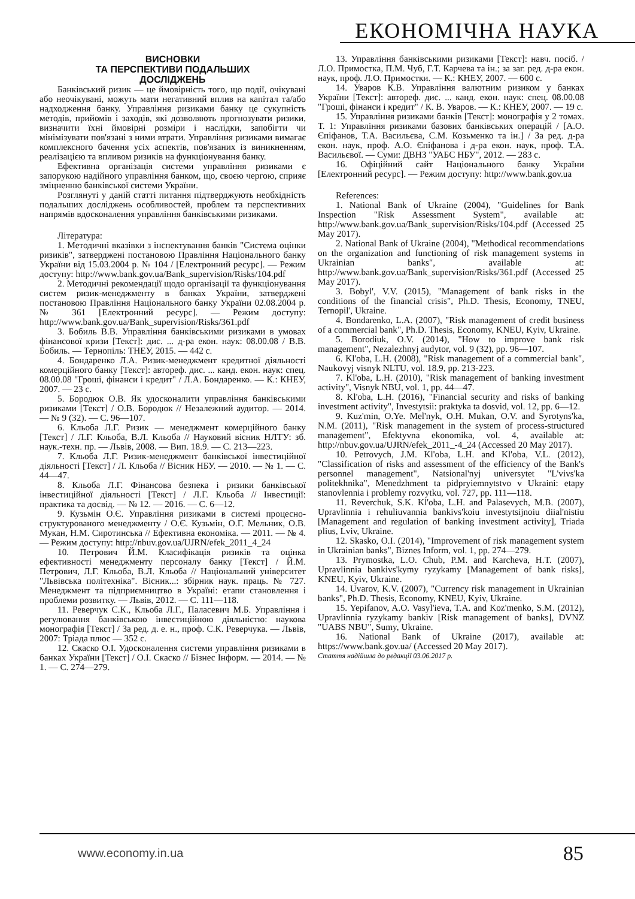ЕКОНОМІЧНА НАУКА
ВИСНОВКИ
ТА ПЕРСПЕКТИВИ ПОДАЛЬШИХ
ДОСЛІДЖЕНЬ
Банківський ризик — це ймовірність того, що події, очікувані або неочікувані, можуть мати негативний вплив на капітал та/або надходження банку. Управління ризиками банку це сукупність методів, прийомів і заходів, які дозволяють прогнозувати ризики, визначити їхні ймовірні розміри і наслідки, запобігти чи мінімізувати пов'язані з ними втрати. Управління ризиками вимагає комплексного бачення усіх аспектів, пов'язаних із виникненням, реалізацією та впливом ризиків на функціонування банку.
Ефективна організація системи управління ризиками є запорукою надійного управління банком, що, своєю чергою, сприяє зміцненню банківської системи України.
Розглянуті у даній статті питання підтверджують необхідність подальших досліджень особливостей, проблем та перспективних напрямів вдосконалення управління банківськими ризиками.
Література:
1. Методичні вказівки з інспектування банків "Система оцінки ризиків", затверджені постановою Правління Національного банку України від 15.03.2004 р. № 104 / [Електронний ресурс]. — Режим доступу: http://www.bank.gov.ua/Bank_supervision/Risks/104.pdf
2. Методичні рекомендації щодо організації та функціонування систем ризик-менеджменту в банках України, затверджені постановою Правління Національного банку України 02.08.2004 р. № 361 [Електронний ресурс]. — Режим доступу: http://www.bank.gov.ua/Bank_supervision/Risks/361.pdf
3. Бобиль В.В. Управління банківськими ризиками в умовах фінансової кризи [Текст]: дис. ... д-ра екон. наук: 08.00.08 / В.В. Бобиль. — Тернопіль: ТНЕУ, 2015. — 442 с.
4. Бондаренко Л.А. Ризик-менеджмент кредитної діяльності комерційного банку [Текст]: автореф. дис. ... канд. екон. наук: спец. 08.00.08 "Гроші, фінанси і кредит" / Л.А. Бондаренко. — К.: КНЕУ, 2007. — 23 с.
5. Бородюк О.В. Як удосконалити управління банківськими ризиками [Текст] / О.В. Бородюк // Незалежний аудитор. — 2014. — № 9 (32). — С. 96—107.
6. Кльоба Л.Г. Ризик — менеджмент комерційного банку [Текст] / Л.Г. Кльоба, В.Л. Кльоба // Науковий вісник НЛТУ: зб. наук.-техн. пр. — Львів, 2008. — Вип. 18.9. — С. 213—223.
7. Кльоба Л.Г. Ризик-менеджмент банківської інвестиційної діяльності [Текст] / Л. Кльоба // Вісник НБУ. — 2010. — № 1. — С. 44—47.
8. Кльоба Л.Г. Фінансова безпека і ризики банківської інвестиційної діяльності [Текст] / Л.Г. Кльоба // Інвестиції: практика та досвід. — № 12. — 2016. — С. 6—12.
9. Кузьмін О.Є. Управління ризиками в системі процесно-структурованого менеджменту / О.Є. Кузьмін, О.Г. Мельник, О.В. Мукан, Н.М. Сиротинська // Ефективна економіка. — 2011. — № 4. — Режим доступу: http://nbuv.gov.ua/UJRN/efek_2011_4_24
10. Петрович Й.М. Класифікація ризиків та оцінка ефективності менеджменту персоналу банку [Текст] / Й.М. Петрович, Л.Г. Кльоба, В.Л. Кльоба // Національний університет "Львівська політехніка". Вісник...: збірник наук. праць. № 727. Менеджмент та підприємництво в Україні: етапи становлення і проблеми розвитку. — Львів, 2012. — С. 111—118.
11. Реверчук С.К., Кльоба Л.Г., Паласевич М.Б. Управління і регулювання банківською інвестиційною діяльністю: наукова монографія [Текст] / За ред. д. е. н., проф. С.К. Реверчука. — Львів, 2007: Тріада плюс — 352 с.
12. Скаско О.І. Удосконалення системи управління ризиками в банках України [Текст] / О.І. Скаско // Бізнес Інформ. — 2014. — № 1. — С. 274—279.
13. Управління банківськими ризиками [Текст]: навч. посіб. / Л.О. Примостка, П.М. Чуб, Г.Т. Карчева та ін.; за заг. ред. д-ра екон. наук, проф. Л.О. Примостки. — К.: КНЕУ, 2007. — 600 с.
14. Уваров К.В. Управління валютним ризиком у банках України [Текст]: автореф. дис. ... канд. екон. наук: спец. 08.00.08 "Гроші, фінанси і кредит" / К. В. Уваров. — К.: КНЕУ, 2007. — 19 с.
15. Управління ризиками банків [Текст]: монографія у 2 томах. Т. 1: Управління ризиками базових банківських операцій / [А.О. Єпіфанов, Т.А. Васильєва, С.М. Козьменко та ін.] / За ред. д-ра екон. наук, проф. А.О. Єпіфанова і д-ра екон. наук, проф. Т.А. Васильєвої. — Суми: ДВНЗ "УАБС НБУ", 2012. — 283 с.
16. Офіційний сайт Національного банку України [Електронний ресурс]. — Режим доступу: http://www.bank.gov.ua
References:
1. National Bank of Ukraine (2004), "Guidelines for Bank Inspection "Risk Assessment System", available at: http://www.bank.gov.ua/Bank_supervision/Risks/104.pdf (Accessed 25 May 2017).
2. National Bank of Ukraine (2004), "Methodical recommendations on the organization and functioning of risk management systems in Ukrainian banks", available at: http://www.bank.gov.ua/Bank_supervision/Risks/361.pdf (Accessed 25 May 2017).
3. Bobyl', V.V. (2015), "Management of bank risks in the conditions of the financial crisis", Ph.D. Thesis, Economy, TNEU, Ternopil', Ukraine.
4. Bondarenko, L.A. (2007), "Risk management of credit business of a commercial bank", Ph.D. Thesis, Economy, KNEU, Kyiv, Ukraine.
5. Borodiuk, O.V. (2014), "How to improve bank risk management", Nezalezhnyj audytor, vol. 9 (32), pp. 96—107.
6. Kl'oba, L.H. (2008), "Risk management of a commercial bank", Naukovyj visnyk NLTU, vol. 18.9, pp. 213-223.
7. Kl'oba, L.H. (2010), "Risk management of banking investment activity", Visnyk NBU, vol. 1, pp. 44—47.
8. Kl'oba, L.H. (2016), "Financial security and risks of banking investment activity", Investytsii: praktyka ta dosvid, vol. 12, pp. 6—12.
9. Kuz'min, O.Ye. Mel'nyk, O.H. Mukan, O.V. and Syrotyns'ka, N.M. (2011), "Risk management in the system of process-structured management", Efektyvna ekonomika, vol. 4, available at: http://nbuv.gov.ua/UJRN/efek_2011_-4_24 (Accessed 20 May 2017).
10. Petrovych, J.M. Kl'oba, L.H. and Kl'oba, V.L. (2012), "Classification of risks and assessment of the efficiency of the Bank's personnel management", Natsional'nyj universytet "L'vivs'ka politekhnika", Menedzhment ta pidpryiemnytstvo v Ukraini: etapy stanovlennia i problemy rozvytku, vol. 727, pp. 111—118.
11. Reverchuk, S.K. Kl'oba, L.H. and Palasevych, M.B. (2007), Upravlinnia i rehuliuvannia bankivs'koiu investytsijnoiu diial'nistiu [Management and regulation of banking investment activity], Triada plius, Lviv, Ukraine.
12. Skasko, O.I. (2014), "Improvement of risk management system in Ukrainian banks", Biznes Inform, vol. 1, pp. 274—279.
13. Prymostka, L.O. Chub, P.M. and Karcheva, H.T. (2007), Upravlinnia bankivs'kymy ryzykamy [Management of bank risks], KNEU, Kyiv, Ukraine.
14. Uvarov, K.V. (2007), "Currency risk management in Ukrainian banks", Ph.D. Thesis, Economy, KNEU, Kyiv, Ukraine.
15. Yepifanov, A.O. Vasyl'ieva, T.A. and Koz'menko, S.M. (2012), Upravlinnia ryzykamy bankiv [Risk management of banks], DVNZ "UABS NBU", Sumy, Ukraine.
16. National Bank of Ukraine (2017), available at: https://www.bank.gov.ua/ (Accessed 20 May 2017).
Стаття надійшла до редакції 03.06.2017 р.
www.economy.in.ua 85